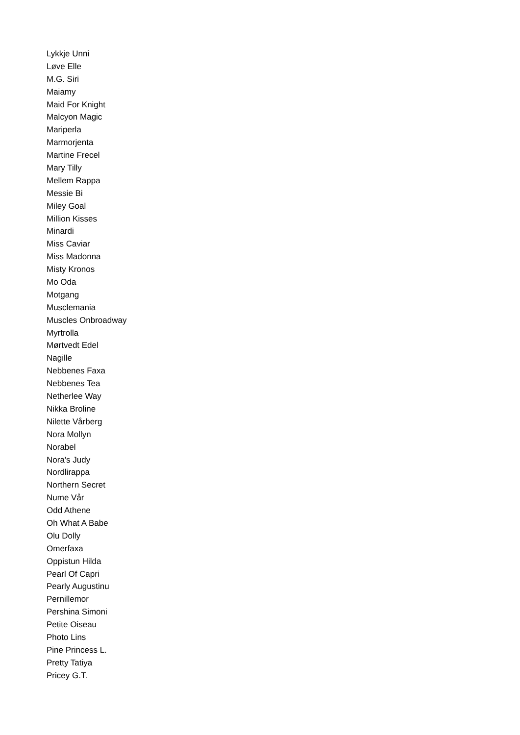Lykkje Unni
Løve Elle
M.G. Siri
Maiamy
Maid For Knight
Malcyon Magic
Mariperla
Marmorjenta
Martine Frecel
Mary Tilly
Mellem Rappa
Messie Bi
Miley Goal
Million Kisses
Minardi
Miss Caviar
Miss Madonna
Misty Kronos
Mo Oda
Motgang
Musclemania
Muscles Onbroadway
Myrtrolla
Mørtvedt Edel
Nagille
Nebbenes Faxa
Nebbenes Tea
Netherlee Way
Nikka Broline
Nilette Vårberg
Nora Mollyn
Norabel
Nora's Judy
Nordlirappa
Northern Secret
Nume Vår
Odd Athene
Oh What A Babe
Olu Dolly
Omerfaxa
Oppistun Hilda
Pearl Of Capri
Pearly Augustinu
Pernillemor
Pershina Simoni
Petite Oiseau
Photo Lins
Pine Princess L.
Pretty Tatiya
Pricey G.T.